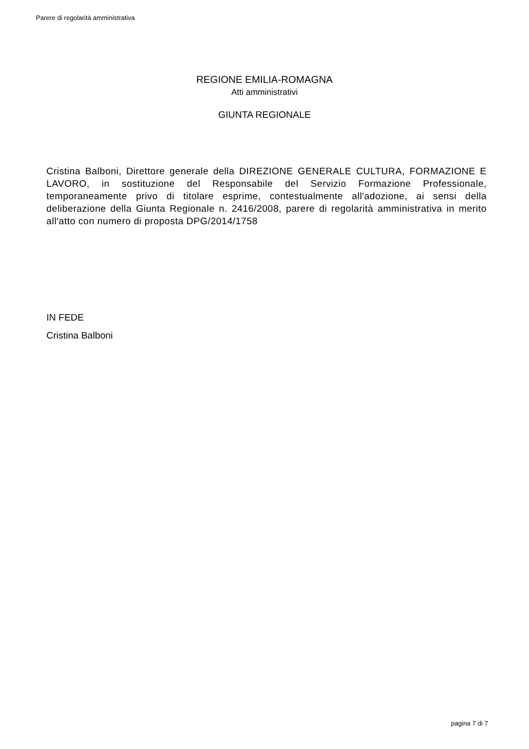Parere di regolarità amministrativa
REGIONE EMILIA-ROMAGNA
Atti amministrativi
GIUNTA REGIONALE
Cristina Balboni, Direttore generale della DIREZIONE GENERALE CULTURA, FORMAZIONE E LAVORO, in sostituzione del Responsabile del Servizio Formazione Professionale, temporaneamente privo di titolare esprime, contestualmente all'adozione, ai sensi della deliberazione della Giunta Regionale n. 2416/2008, parere di regolarità amministrativa in merito all'atto con numero di proposta DPG/2014/1758
IN FEDE
Cristina Balboni
pagina 7 di 7